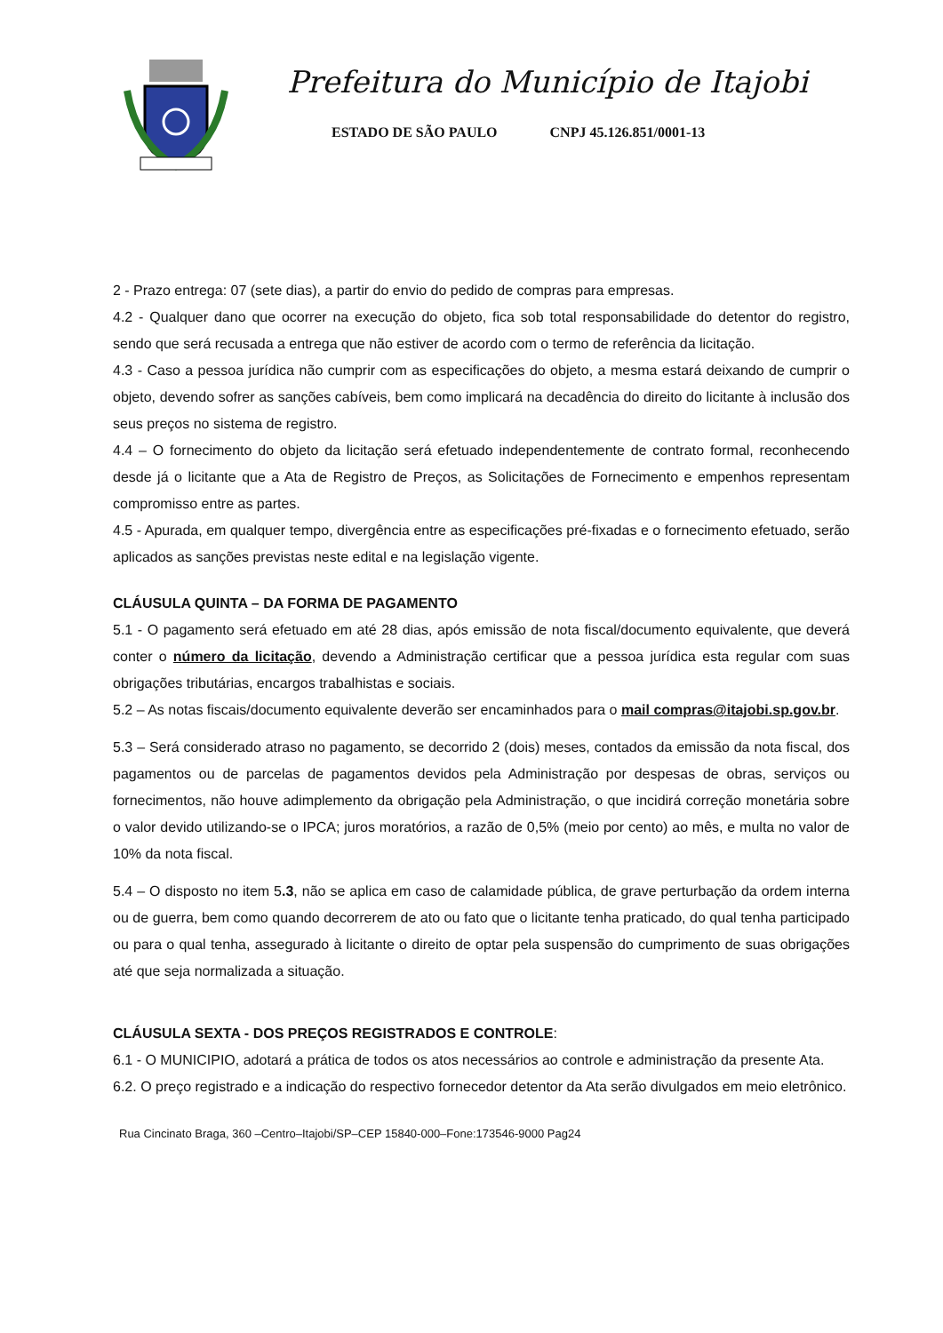Prefeitura do Município de Itajobi
ESTADO DE SÃO PAULO CNPJ 45.126.851/0001-13
2 - Prazo entrega: 07 (sete dias), a partir do envio do pedido de compras para empresas.
4.2 - Qualquer dano que ocorrer na execução do objeto, fica sob total responsabilidade do detentor do registro, sendo que será recusada a entrega que não estiver de acordo com o termo de referência da licitação.
4.3 - Caso a pessoa jurídica não cumprir com as especificações do objeto, a mesma estará deixando de cumprir o objeto, devendo sofrer as sanções cabíveis, bem como implicará na decadência do direito do licitante à inclusão dos seus preços no sistema de registro.
4.4 – O fornecimento do objeto da licitação será efetuado independentemente de contrato formal, reconhecendo desde já o licitante que a Ata de Registro de Preços, as Solicitações de Fornecimento e empenhos representam compromisso entre as partes.
4.5 - Apurada, em qualquer tempo, divergência entre as especificações pré-fixadas e o fornecimento efetuado, serão aplicados as sanções previstas neste edital e na legislação vigente.
CLÁUSULA QUINTA – DA FORMA DE PAGAMENTO
5.1 - O pagamento será efetuado em até 28 dias, após emissão de nota fiscal/documento equivalente, que deverá conter o número da licitação, devendo a Administração certificar que a pessoa jurídica esta regular com suas obrigações tributárias, encargos trabalhistas e sociais.
5.2 – As notas fiscais/documento equivalente deverão ser encaminhados para o mail compras@itajobi.sp.gov.br.
5.3 – Será considerado atraso no pagamento, se decorrido 2 (dois) meses, contados da emissão da nota fiscal, dos pagamentos ou de parcelas de pagamentos devidos pela Administração por despesas de obras, serviços ou fornecimentos, não houve adimplemento da obrigação pela Administração, o que incidirá correção monetária sobre o valor devido utilizando-se o IPCA; juros moratórios, a razão de 0,5% (meio por cento) ao mês, e multa no valor de 10% da nota fiscal.
5.4 – O disposto no item 5.3, não se aplica em caso de calamidade pública, de grave perturbação da ordem interna ou de guerra, bem como quando decorrerem de ato ou fato que o licitante tenha praticado, do qual tenha participado ou para o qual tenha, assegurado à licitante o direito de optar pela suspensão do cumprimento de suas obrigações até que seja normalizada a situação.
CLÁUSULA SEXTA - DOS PREÇOS REGISTRADOS E CONTROLE:
6.1 - O MUNICIPIO, adotará a prática de todos os atos necessários ao controle e administração da presente Ata.
6.2. O preço registrado e a indicação do respectivo fornecedor detentor da Ata serão divulgados em meio eletrônico.
Rua Cincinato Braga, 360 –Centro–Itajobi/SP–CEP 15840-000–Fone:173546-9000 Pag24